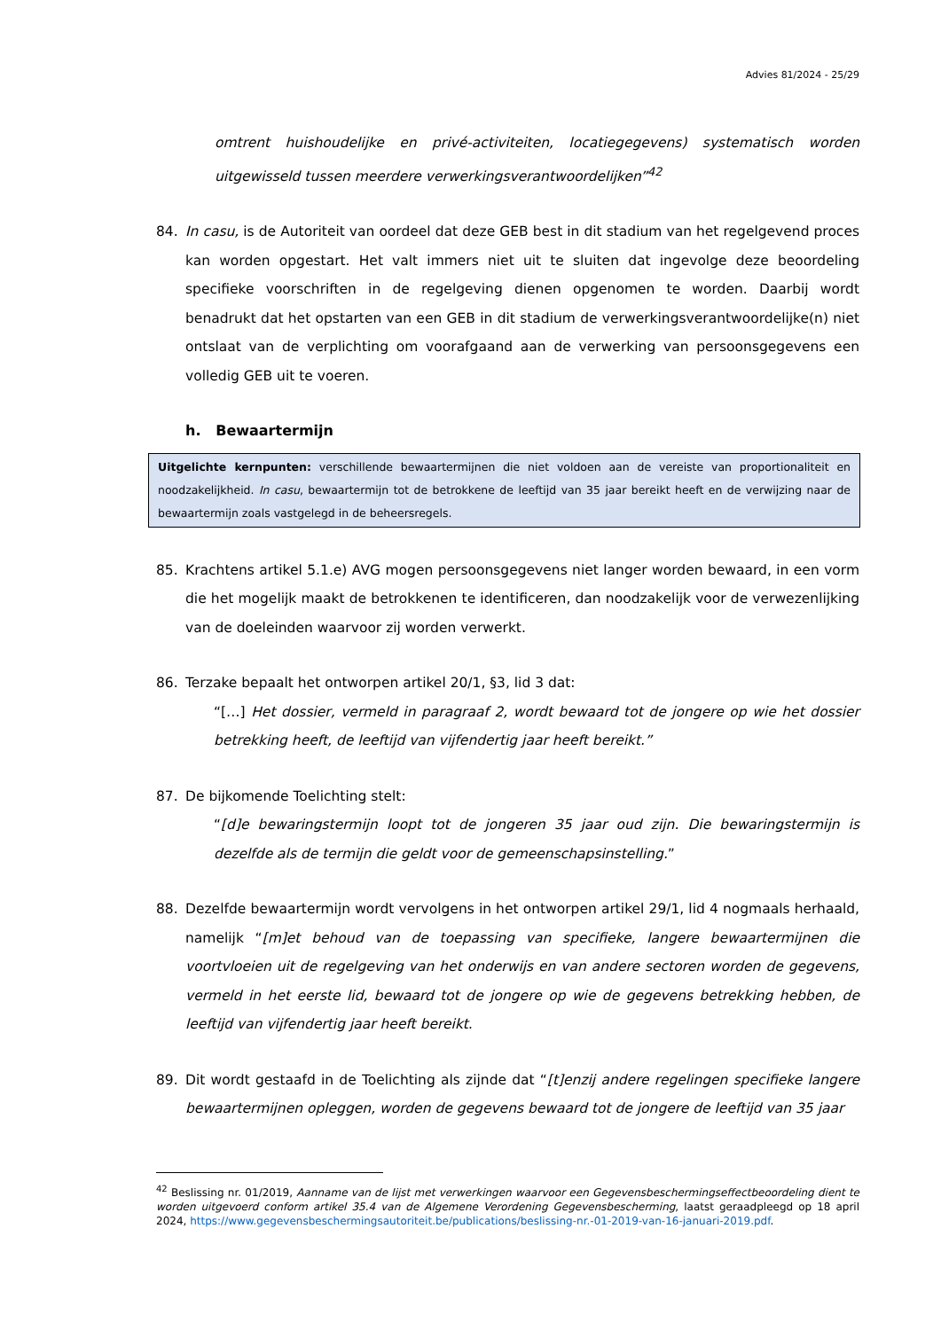Advies 81/2024 - 25/29
omtrent huishoudelijke en privé-activiteiten, locatiegegevens) systematisch worden uitgewisseld tussen meerdere verwerkingsverantwoordelijken”<sup>42</sup>
84. In casu, is de Autoriteit van oordeel dat deze GEB best in dit stadium van het regelgevend proces kan worden opgestart. Het valt immers niet uit te sluiten dat ingevolge deze beoordeling specifieke voorschriften in de regelgeving dienen opgenomen te worden. Daarbij wordt benadrukt dat het opstarten van een GEB in dit stadium de verwerkingsverantwoordelijke(n) niet ontslaat van de verplichting om voorafgaand aan de verwerking van persoonsgegevens een volledig GEB uit te voeren.
h. Bewaartermijn
Uitgelichte kernpunten: verschillende bewaartermijnen die niet voldoen aan de vereiste van proportionaliteit en noodzakelijkheid. In casu, bewaartermijn tot de betrokkene de leeftijd van 35 jaar bereikt heeft en de verwijzing naar de bewaartermijn zoals vastgelegd in de beheersregels.
85. Krachtens artikel 5.1.e) AVG mogen persoonsgegevens niet langer worden bewaard, in een vorm die het mogelijk maakt de betrokkenen te identificeren, dan noodzakelijk voor de verwezenlijking van de doeleinden waarvoor zij worden verwerkt.
86. Terzake bepaalt het ontworpen artikel 20/1, §3, lid 3 dat:
“[…] Het dossier, vermeld in paragraaf 2, wordt bewaard tot de jongere op wie het dossier betrekking heeft, de leeftijd van vijfendertig jaar heeft bereikt.”
87. De bijkomende Toelichting stelt:
“[d]e bewaringstermijn loopt tot de jongeren 35 jaar oud zijn. Die bewaringstermijn is dezelfde als de termijn die geldt voor de gemeenschapsinstelling.”
88. Dezelfde bewaartermijn wordt vervolgens in het ontworpen artikel 29/1, lid 4 nogmaals herhaald, namelijk “[m]et behoud van de toepassing van specifieke, langere bewaartermijnen die voortvloeien uit de regelgeving van het onderwijs en van andere sectoren worden de gegevens, vermeld in het eerste lid, bewaard tot de jongere op wie de gegevens betrekking hebben, de leeftijd van vijfendertig jaar heeft bereikt.
89. Dit wordt gestaafd in de Toelichting als zijnde dat “[t]enzij andere regelingen specifieke langere bewaartermijnen opleggen, worden de gegevens bewaard tot de jongere de leeftijd van 35 jaar
<sup>42</sup> Beslissing nr. 01/2019, Aanname van de lijst met verwerkingen waarvoor een Gegevensbeschermingseffectbeoordeling dient te worden uitgevoerd conform artikel 35.4 van de Algemene Verordening Gegevensbescherming, laatst geraadpleegd op 18 april 2024, https://www.gegevensbeschermingsautoriteit.be/publications/beslissing-nr.-01-2019-van-16-januari-2019.pdf.